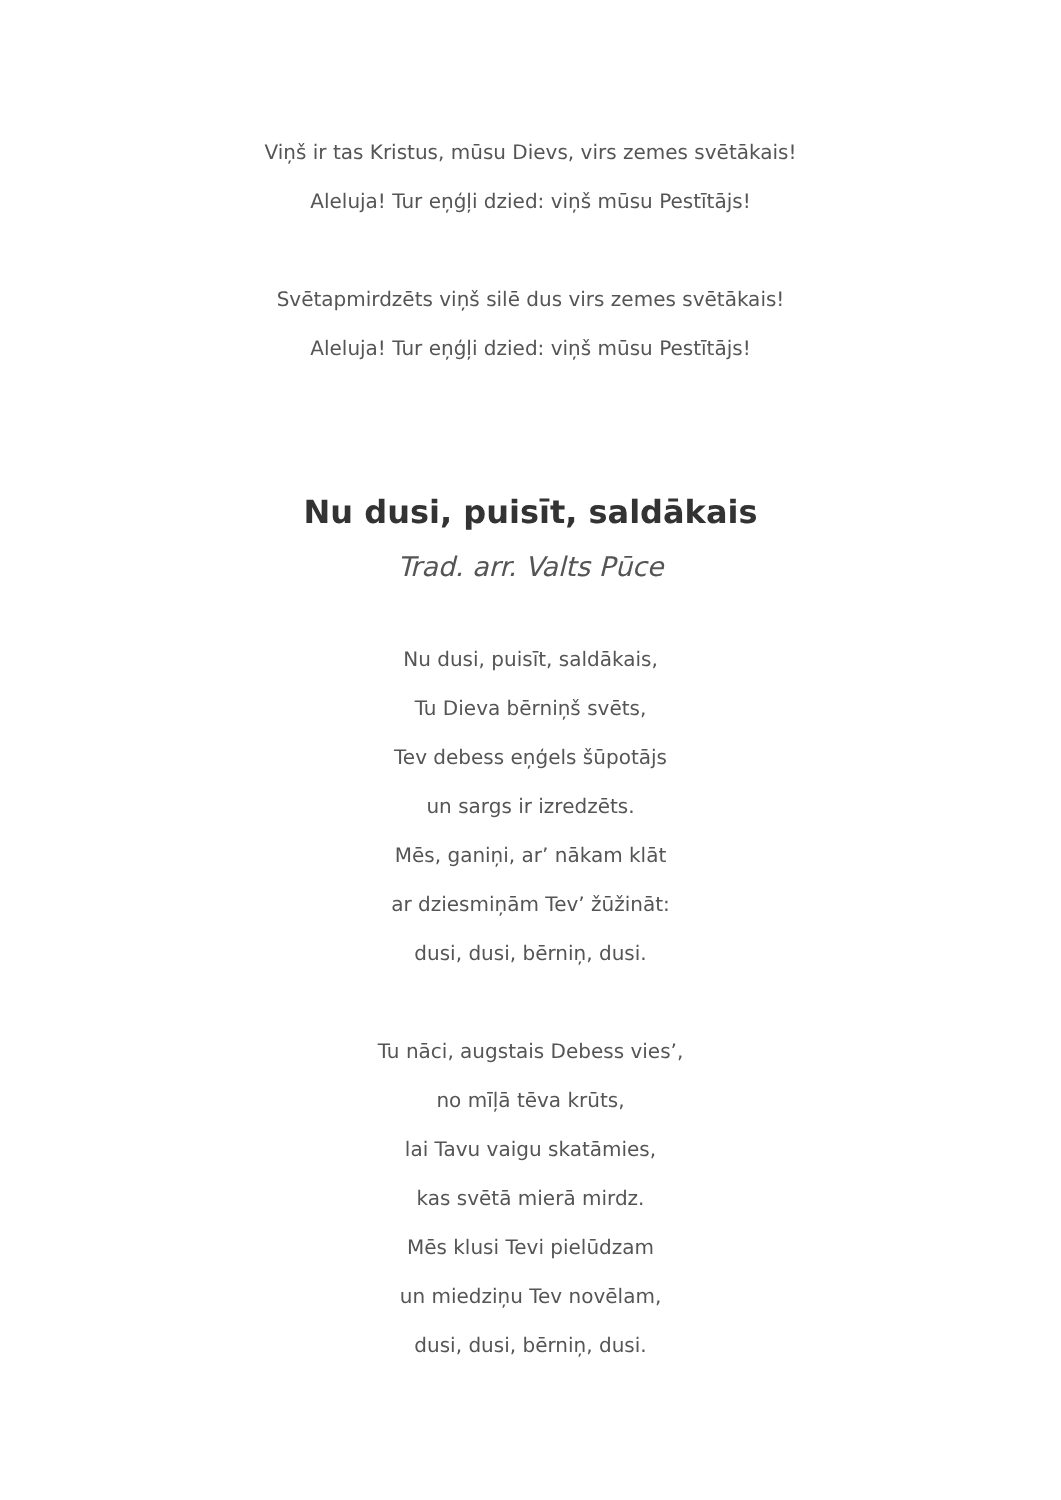Viņš ir tas Kristus, mūsu Dievs, virs zemes svētākais!
Aleluja! Tur eņģļi dzied: viņš mūsu Pestītājs!
Svētapmirdzēts viņš silē dus virs zemes svētākais!
Aleluja! Tur eņģļi dzied: viņš mūsu Pestītājs!
Nu dusi, puisīt, saldākais
Trad. arr. Valts Pūce
Nu dusi, puisīt, saldākais,
Tu Dieva bērniņš svēts,
Tev debess eņģels šūpotājs
un sargs ir izredzēts.
Mēs, ganiņi, ar’ nākam klāt
ar dziesmiņām Tev’ žūžināt:
dusi, dusi, bērniņ, dusi.
Tu nāci, augstais Debess vies’,
no mīļā tēva krūts,
lai Tavu vaigu skatāmies,
kas svētā mierā mirdz.
Mēs klusi Tevi pielūdzam
un miedziņu Tev novēlam,
dusi, dusi, bērniņ, dusi.